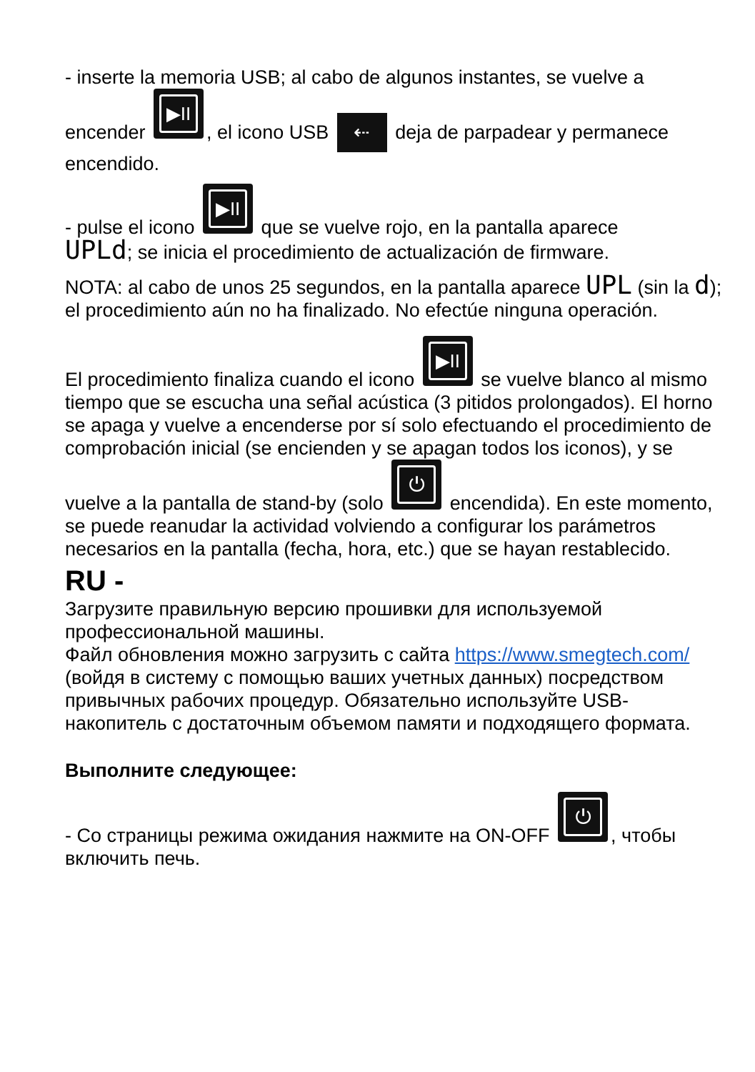- inserte la memoria USB; al cabo de algunos instantes, se vuelve a
encender ▶II, el icono USB ⇠ deja de parpadear y permanece encendido.
- pulse el icono ▶II que se vuelve rojo, en la pantalla aparece
UPLd; se inicia el procedimiento de actualización de firmware.
NOTA: al cabo de unos 25 segundos, en la pantalla aparece UPL (sin la d); el procedimiento aún no ha finalizado. No efectúe ninguna operación.
El procedimiento finaliza cuando el icono ▶II se vuelve blanco al mismo tiempo que se escucha una señal acústica (3 pitidos prolongados). El horno se apaga y vuelve a encenderse por sí solo efectuando el procedimiento de comprobación inicial (se encienden y se apagan todos los iconos), y se vuelve a la pantalla de stand-by (solo ⏻ encendida). En este momento, se puede reanudar la actividad volviendo a configurar los parámetros necesarios en la pantalla (fecha, hora, etc.) que se hayan restablecido.
RU -
Загрузите правильную версию прошивки для используемой профессиональной машины.
Файл обновления можно загрузить с сайта https://www.smegtech.com/ (войдя в систему с помощью ваших учетных данных) посредством привычных рабочих процедур. Обязательно используйте USB-накопитель с достаточным объемом памяти и подходящего формата.
Выполните следующее:
- Со страницы режима ожидания нажмите на ON-OFF ⏻, чтобы включить печь.